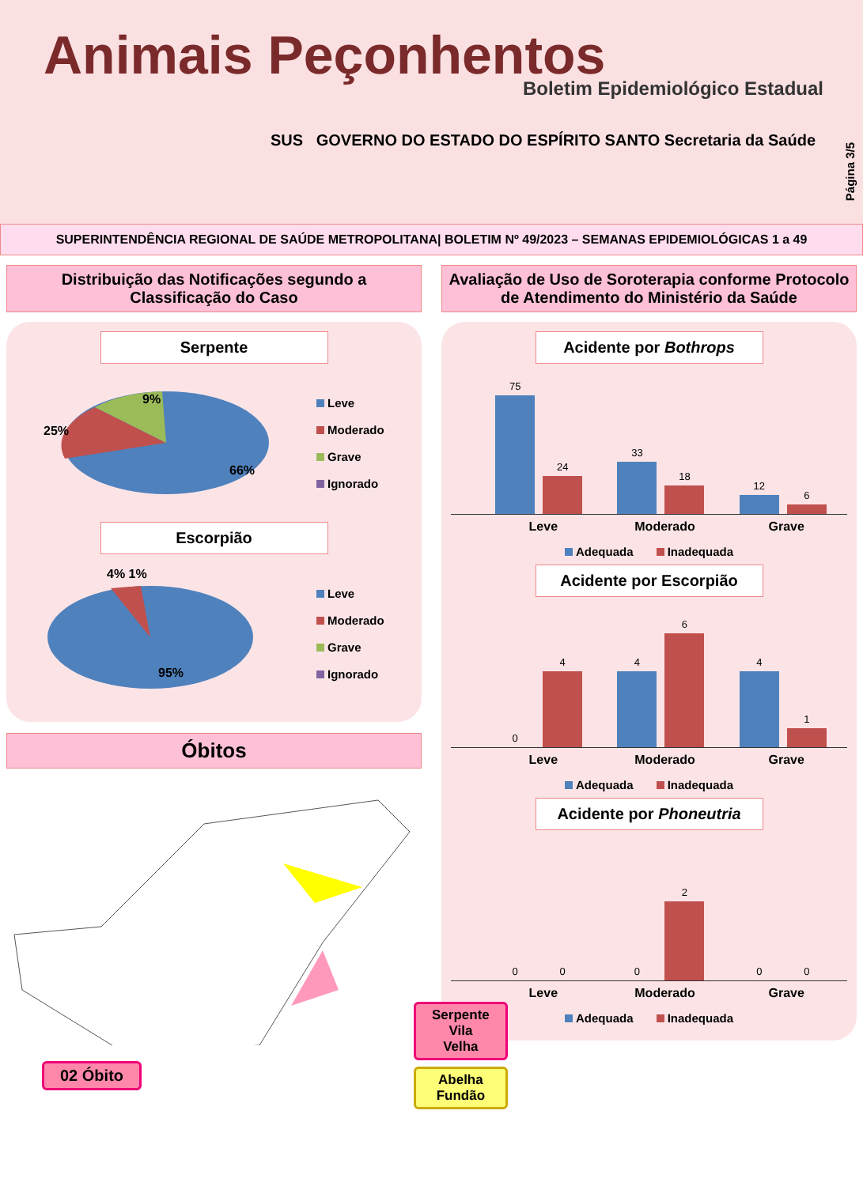Animais Peçonhentos
Boletim Epidemiológico Estadual
SUS GOVERNO DO ESTADO DO ESPÍRITO SANTO Secretaria da Saúde
Página 3/5
SUPERINTENDÊNCIA REGIONAL DE SAÚDE METROPOLITANA| BOLETIM Nº 49/2023 – SEMANAS EPIDEMIOLÓGICAS 1 a 49
Distribuição das Notificações segundo a Classificação do Caso
Serpente
9%
25%
66%
Leve
Moderado
Grave
Ignorado
Escorpião
4% 1%
95%
Leve
Moderado
Grave
Ignorado
Óbitos
Serpente
Vila Velha
Abelha
Fundão
02 Óbito
Avaliação de Uso de Soroterapia conforme Protocolo de Atendimento do Ministério da Saúde
Acidente por Bothrops
75
24
33
18
12
6
Leve Moderado Grave
Adequada Inadequada
Acidente por Escorpião
0
4
4
6
4
1
Leve Moderado Grave
Adequada Inadequada
Acidente por Phoneutria
0
0
0
2
0
0
Leve Moderado Grave
Adequada Inadequada